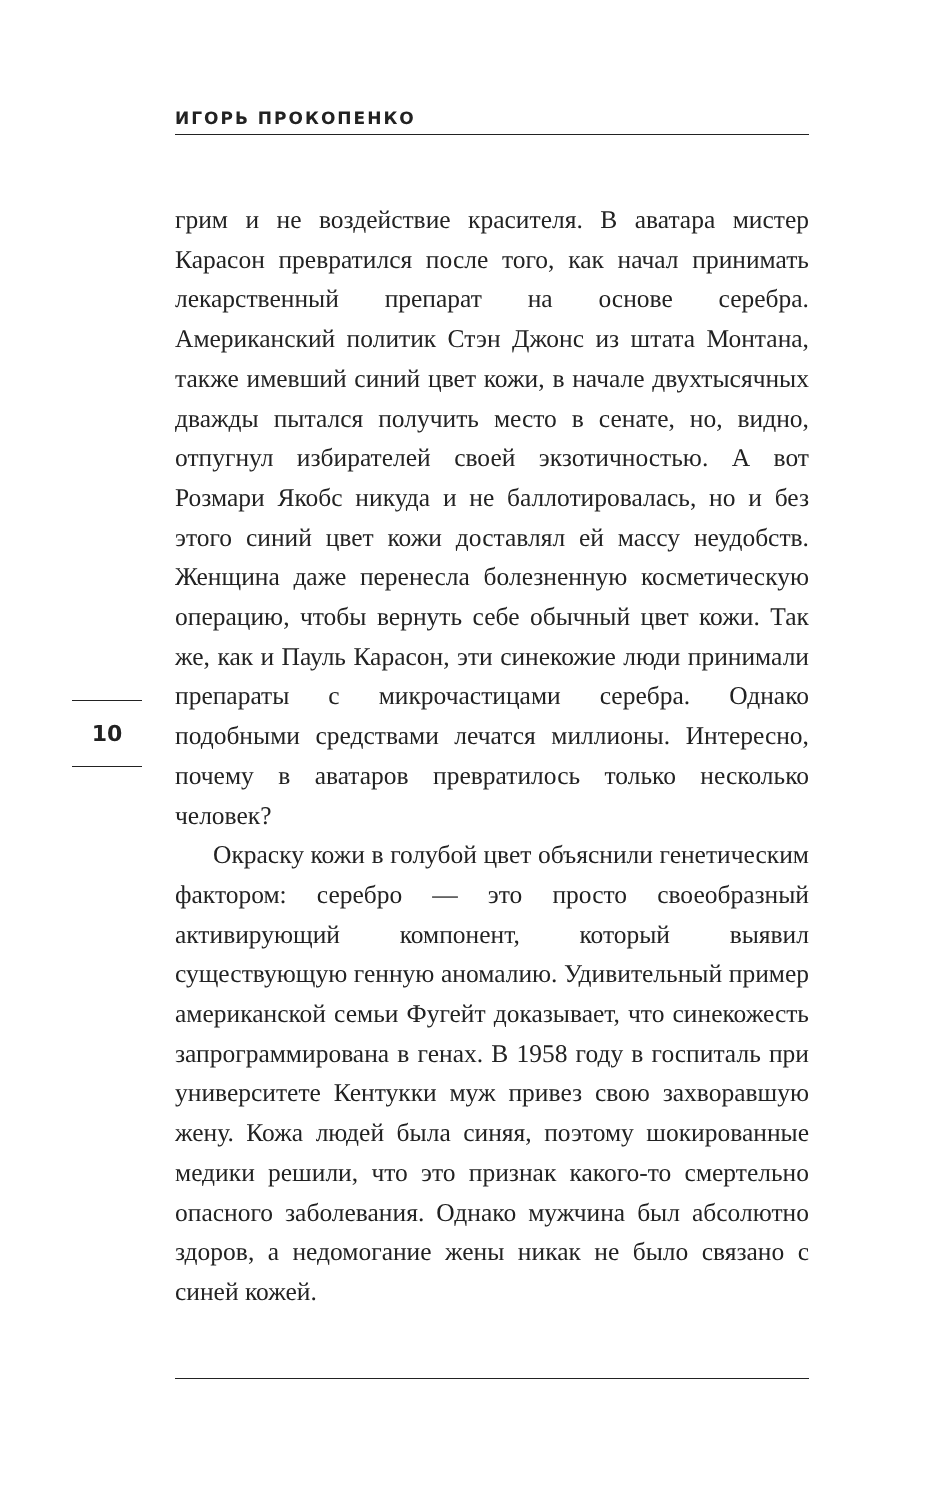ИГОРЬ ПРОКОПЕНКО
грим и не воздействие красителя. В аватара мистер Карасон превратился после того, как начал принимать лекарственный препарат на основе серебра. Американский политик Стэн Джонс из штата Монтана, также имевший синий цвет кожи, в начале двухтысячных дважды пытался получить место в сенате, но, видно, отпугнул избирателей своей экзотичностью. А вот Розмари Якобс никуда и не баллотировалась, но и без этого синий цвет кожи доставлял ей массу неудобств. Женщина даже перенесла болезненную косметическую операцию, чтобы вернуть себе обычный цвет кожи. Так же, как и Пауль Карасон, эти синекожие люди принимали препараты с микрочастицами серебра. Однако подобными средствами лечатся миллионы. Интересно, почему в аватаров превратилось только несколько человек?
Окраску кожи в голубой цвет объяснили генетическим фактором: серебро — это просто своеобразный активирующий компонент, который выявил существующую генную аномалию. Удивительный пример американской семьи Фугейт доказывает, что синекожесть запрограммирована в генах. В 1958 году в госпиталь при университете Кентукки муж привез свою захворавшую жену. Кожа людей была синяя, поэтому шокированные медики решили, что это признак какого-то смертельно опасного заболевания. Однако мужчина был абсолютно здоров, а недомогание жены никак не было связано с синей кожей.
10